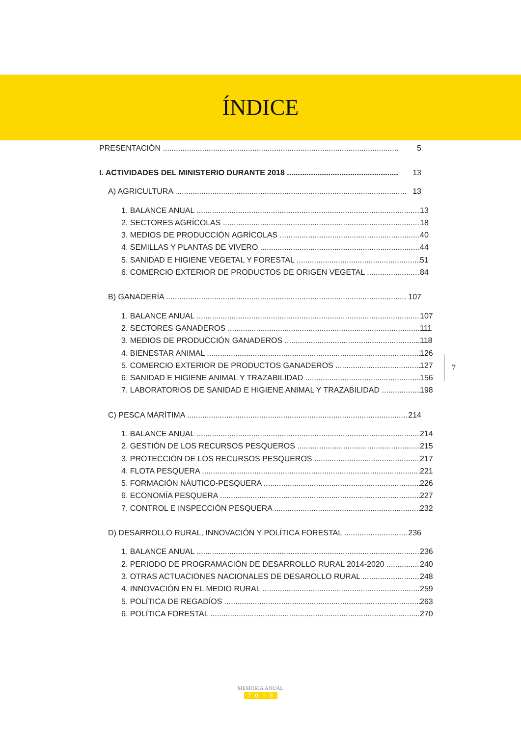ÍNDICE
PRESENTACIÓN 5
I. ACTIVIDADES DEL MINISTERIO DURANTE 2018 13
A) AGRICULTURA 13
1. BALANCE ANUAL 13
2. SECTORES AGRÍCOLAS 18
3. MEDIOS DE PRODUCCIÓN AGRÍCOLAS 40
4. SEMILLAS Y PLANTAS DE VIVERO 44
5. SANIDAD E HIGIENE VEGETAL Y FORESTAL 51
6. COMERCIO EXTERIOR DE PRODUCTOS DE ORIGEN VEGETAL 84
B) GANADERÍA 107
1. BALANCE ANUAL 107
2. SECTORES GANADEROS 111
3. MEDIOS DE PRODUCCIÓN GANADEROS 118
4. BIENESTAR ANIMAL 126
5. COMERCIO EXTERIOR DE PRODUCTOS GANADEROS 127
6. SANIDAD E HIGIENE ANIMAL Y TRAZABILIDAD 156
7. LABORATORIOS DE SANIDAD E HIGIENE ANIMAL Y TRAZABILIDAD 198
C) PESCA MARÍTIMA 214
1. BALANCE ANUAL 214
2. GESTIÓN DE LOS RECURSOS PESQUEROS 215
3. PROTECCIÓN DE LOS RECURSOS PESQUEROS 217
4. FLOTA PESQUERA 221
5. FORMACIÓN NÁUTICO-PESQUERA 226
6. ECONOMÍA PESQUERA 227
7. CONTROL E INSPECCIÓN PESQUERA 232
D) DESARROLLO RURAL, INNOVACIÓN Y POLÍTICA FORESTAL 236
1. BALANCE ANUAL 236
2. PERIODO DE PROGRAMACIÓN DE DESARROLLO RURAL 2014-2020 240
3. OTRAS ACTUACIONES NACIONALES DE DESAROLLO RURAL 248
4. INNOVACIÓN EN EL MEDIO RURAL 259
5. POLÍTICA DE REGADÍOS 263
6. POLÍTICA FORESTAL 270
7
MEMORIA ANUAL
2018